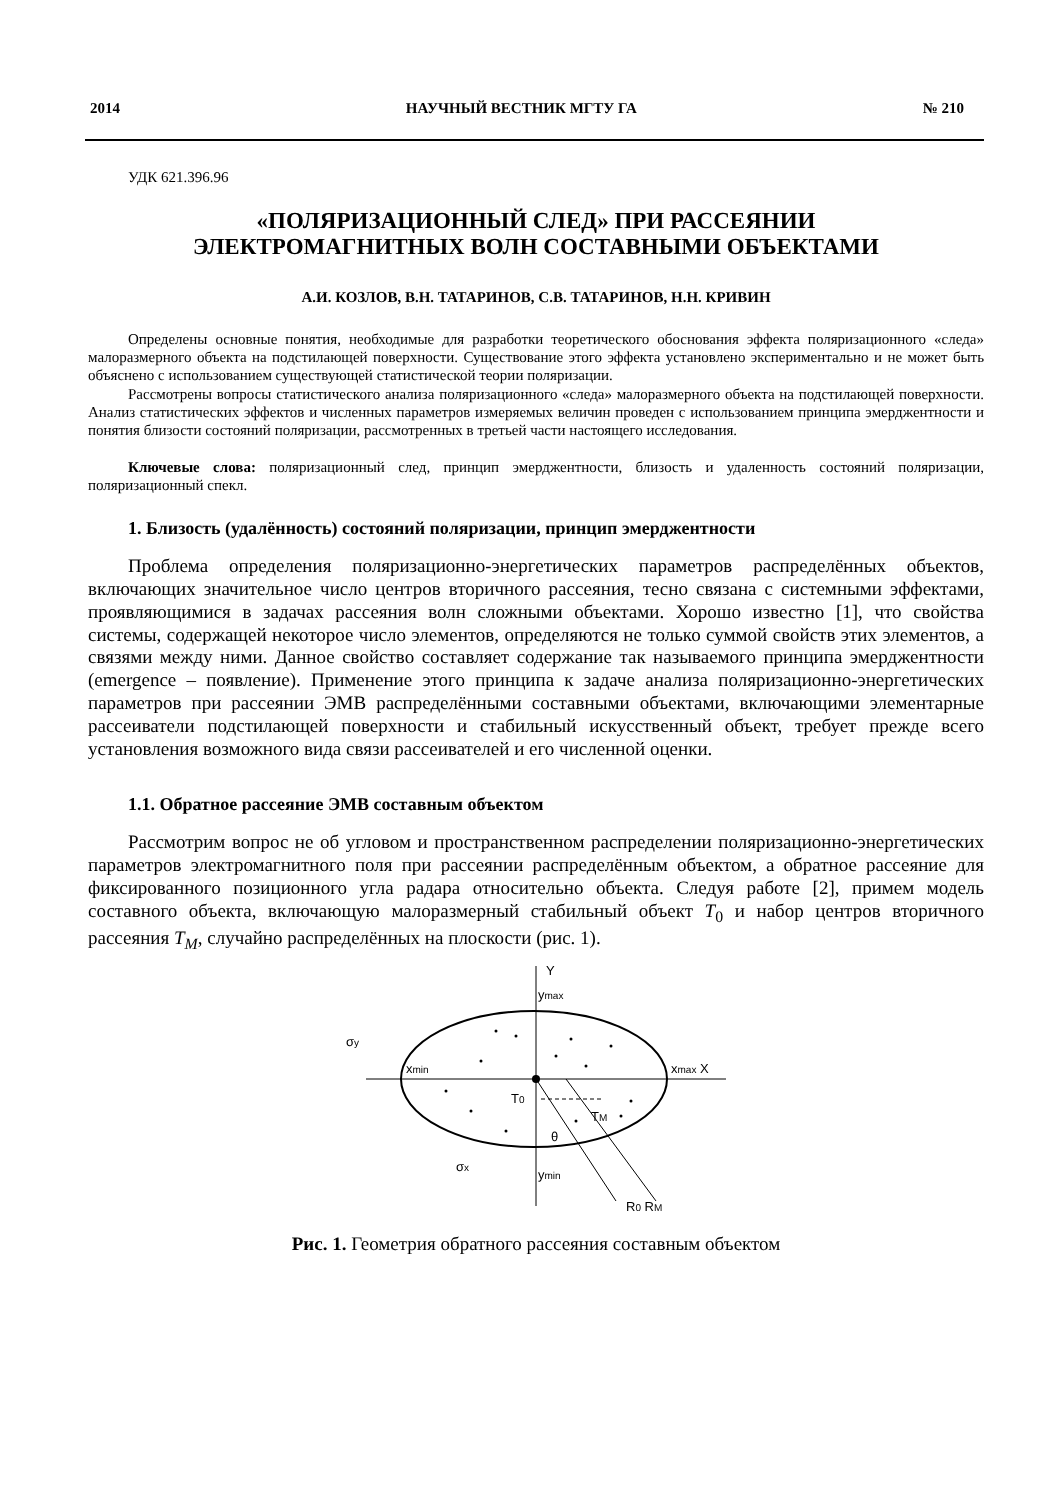2014 НАУЧНЫЙ ВЕСТНИК МГТУ ГА № 210
УДК 621.396.96
«ПОЛЯРИЗАЦИОННЫЙ СЛЕД» ПРИ РАССЕЯНИИ
ЭЛЕКТРОМАГНИТНЫХ ВОЛН СОСТАВНЫМИ ОБЪЕКТАМИ
А.И. КОЗЛОВ, В.Н. ТАТАРИНОВ, С.В. ТАТАРИНОВ, Н.Н. КРИВИН
Определены основные понятия, необходимые для разработки теоретического обоснования эффекта поляризационного «следа» малоразмерного объекта на подстилающей поверхности. Существование этого эффекта установлено экспериментально и не может быть объяснено с использованием существующей статистической теории поляризации.
Рассмотрены вопросы статистического анализа поляризационного «следа» малоразмерного объекта на подстилающей поверхности. Анализ статистических эффектов и численных параметров измеряемых величин проведен с использованием принципа эмерджентности и понятия близости состояний поляризации, рассмотренных в третьей части настоящего исследования.
Ключевые слова: поляризационный след, принцип эмерджентности, близость и удаленность состояний поляризации, поляризационный спекл.
1. Близость (удалённость) состояний поляризации, принцип эмерджентности
Проблема определения поляризационно-энергетических параметров распределённых объектов, включающих значительное число центров вторичного рассеяния, тесно связана с системными эффектами, проявляющимися в задачах рассеяния волн сложными объектами. Хорошо известно [1], что свойства системы, содержащей некоторое число элементов, определяются не только суммой свойств этих элементов, а связями между ними. Данное свойство составляет содержание так называемого принципа эмерджентности (emergence – появление). Применение этого принципа к задаче анализа поляризационно-энергетических параметров при рассеянии ЭМВ распределёнными составными объектами, включающими элементарные рассеиватели подстилающей поверхности и стабильный искусственный объект, требует прежде всего установления возможного вида связи рассеивателей и его численной оценки.
1.1. Обратное рассеяние ЭМВ составным объектом
Рассмотрим вопрос не об угловом и пространственном распределении поляризационно-энергетических параметров электромагнитного поля при рассеянии распределённым объектом, а обратное рассеяние для фиксированного позиционного угла радара относительно объекта. Следуя работе [2], примем модель составного объекта, включающую малоразмерный стабильный объект T<sub>0</sub> и набор центров вторичного рассеяния T<sub>M</sub>, случайно распределённых на плоскости (рис. 1).
Y
ymax
xmax X
xmin
σy
σx
T0
TM
θ
ymin
R0 RM
Рис. 1. Геометрия обратного рассеяния составным объектом